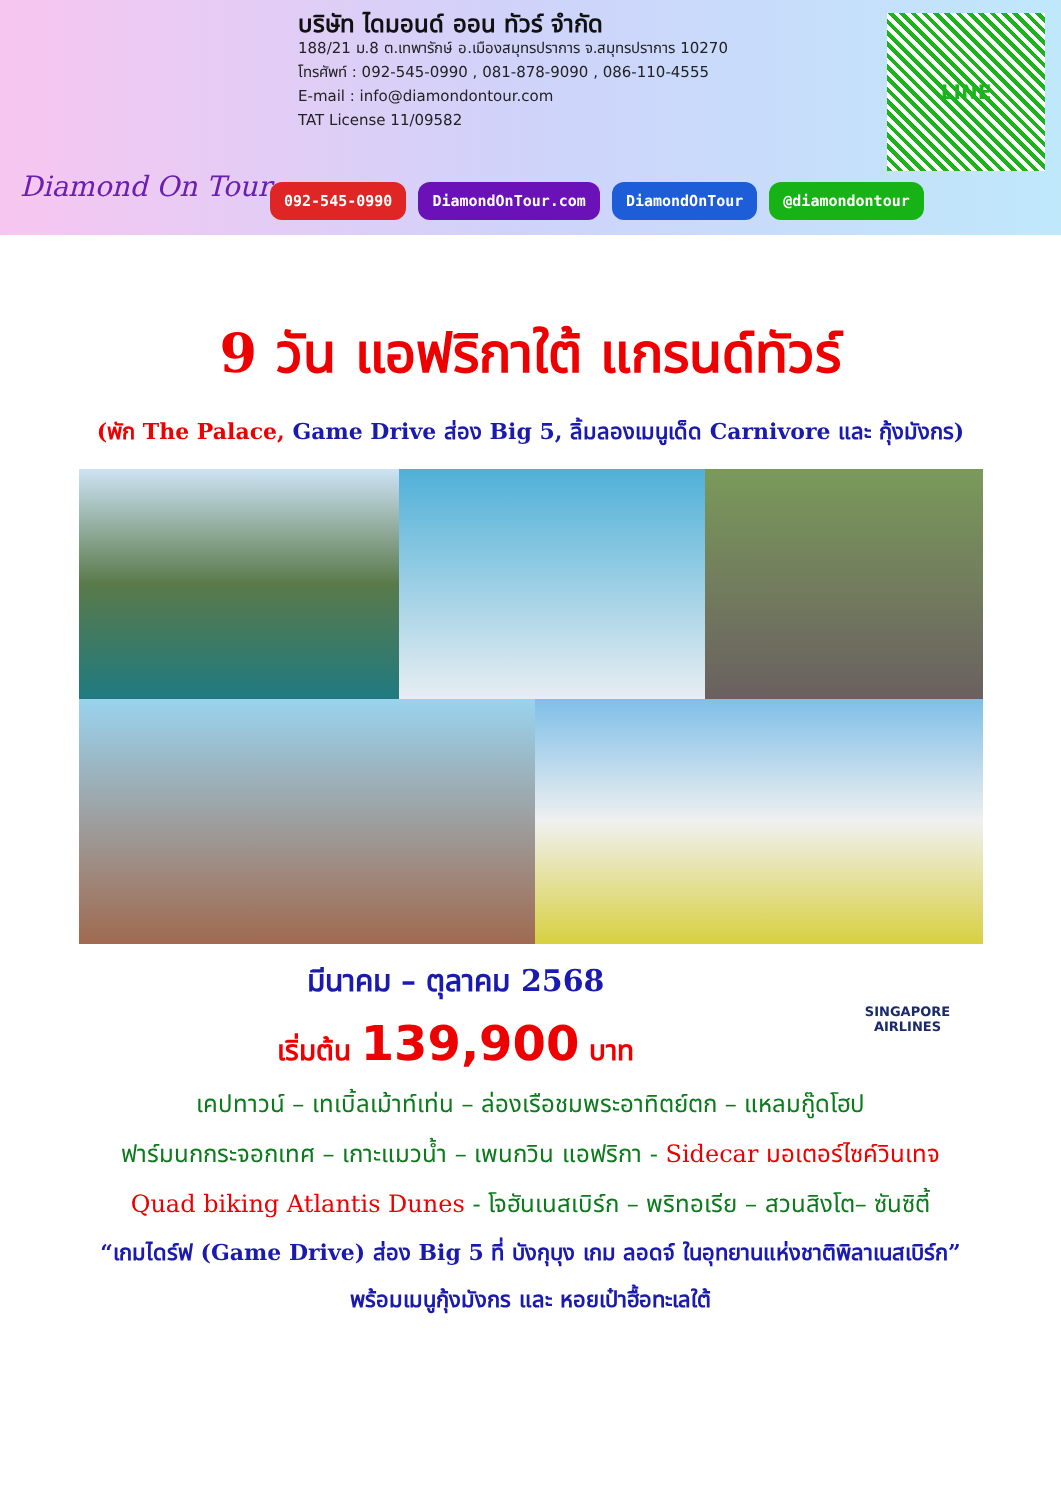Diamond On Tour
บริษัท ไดมอนด์ ออน ทัวร์ จำกัด
188/21 ม.8 ต.เทพารักษ์ อ.เมืองสมุทรปราการ จ.สมุทรปราการ 10270
โทรศัพท์ : 092-545-0990 , 081-878-9090 , 086-110-4555
E-mail : info@diamondontour.com
TAT License 11/09582
LINE
092-545-0990 DiamondOnTour.com DiamondOnTour @diamondontour
9 วัน แอฟริกาใต้ แกรนด์ทัวร์
(พัก The Palace, Game Drive ส่อง Big 5, ลิ้มลองเมนูเด็ด Carnivore และ กุ้งมังกร)
มีนาคม – ตุลาคม 2568
เริ่มต้น 139,900 บาท
SINGAPORE
AIRLINES
เคปทาวน์ – เทเบิ้ลเม้าท์เท่น – ล่องเรือชมพระอาทิตย์ตก – แหลมกู๊ดโฮป
ฟาร์มนกกระจอกเทศ – เกาะแมวน้ำ – เพนกวิน แอฟริกา - Sidecar มอเตอร์ไซค์วินเทจ
Quad biking Atlantis Dunes - โจฮันเนสเบิร์ก – พริทอเรีย – สวนสิงโต– ซันซิตี้
“เกมไดร์ฟ (Game Drive) ส่อง Big 5 ที่ บังกุบุง เกม ลอดจ์ ในอุทยานแห่งชาติพิลาเนสเบิร์ก”
พร้อมเมนูกุ้งมังกร และ หอยเป๋าฮื้อทะเลใต้